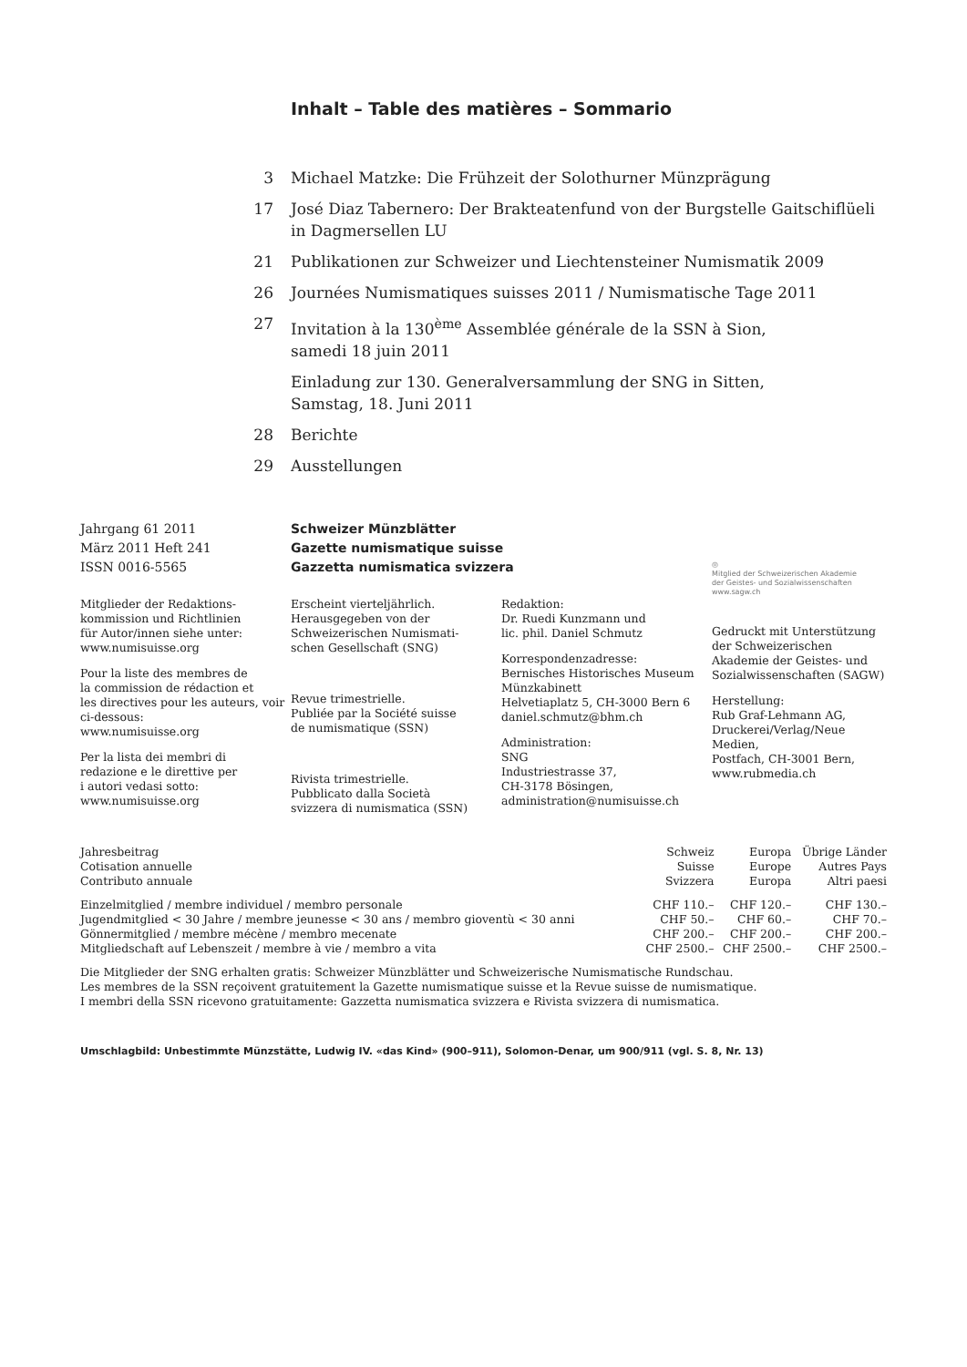Inhalt – Table des matières – Sommario
3 Michael Matzke: Die Frühzeit der Solothurner Münzprägung
17 José Diaz Tabernero: Der Brakteatenfund von der Burgstelle Gaitschiflüeli
in Dagmersellen LU
21 Publikationen zur Schweizer und Liechtensteiner Numismatik 2009
26 Journées Numismatiques suisses 2011 / Numismatische Tage 2011
27 Invitation à la 130<sup>ème</sup> Assemblée générale de la SSN à Sion,
samedi 18 juin 2011
Einladung zur 130. Generalversammlung der SNG in Sitten,
Samstag, 18. Juni 2011
28 Berichte
29 Ausstellungen
Jahrgang 61 2011
März 2011 Heft 241
ISSN 0016-5565
Schweizer Münzblätter
Gazette numismatique suisse
Gazzetta numismatica svizzera
Mitglieder der Redaktions-
kommission und Richtlinien
für Autor/innen siehe unter:
www.numisuisse.org
Pour la liste des membres de
la commission de rédaction et
les directives pour les auteurs, voir
ci-dessous:
www.numisuisse.org
Per la lista dei membri di
redazione e le direttive per
i autori vedasi sotto:
www.numisuisse.org
Erscheint vierteljährlich.
Herausgegeben von der
Schweizerischen Numismati-
schen Gesellschaft (SNG)
Revue trimestrielle.
Publiée par la Société suisse
de numismatique (SSN)
Rivista trimestrielle.
Pubblicato dalla Società
svizzera di numismatica (SSN)
Redaktion:
Dr. Ruedi Kunzmann und
lic. phil. Daniel Schmutz
Korrespondenzadresse:
Bernisches Historisches Museum
Münzkabinett
Helvetiaplatz 5, CH-3000 Bern 6
daniel.schmutz@bhm.ch
Administration:
SNG
Industriestrasse 37,
CH-3178 Bösingen,
administration@numisuisse.ch
◎
Mitglied der Schweizerischen Akademie
der Geistes- und Sozialwissenschaften
www.sagw.ch
Gedruckt mit Unterstützung
der Schweizerischen
Akademie der Geistes- und
Sozialwissenschaften (SAGW)
Herstellung:
Rub Graf-Lehmann AG,
Druckerei/Verlag/Neue Medien,
Postfach, CH-3001 Bern,
www.rubmedia.ch
| Jahresbeitrag Cotisation annuelle Contributo annuale | Schweiz Suisse Svizzera | Europa Europe Europa | Übrige Länder Autres Pays Altri paesi |
| --- | --- | --- | --- |
| Einzelmitglied / membre individuel / membro personale | CHF 110.– | CHF 120.– | CHF 130.– |
| Jugendmitglied < 30 Jahre / membre jeunesse < 30 ans / membro gioventù < 30 anni | CHF 50.– | CHF 60.– | CHF 70.– |
| Gönnermitglied / membre mécène / membro mecenate | CHF 200.– | CHF 200.– | CHF 200.– |
| Mitgliedschaft auf Lebenszeit / membre à vie / membro a vita | CHF 2500.– | CHF 2500.– | CHF 2500.– |
Die Mitglieder der SNG erhalten gratis: Schweizer Münzblätter und Schweizerische Numismatische Rundschau.
Les membres de la SSN reçoivent gratuitement la Gazette numismatique suisse et la Revue suisse de numismatique.
I membri della SSN ricevono gratuitamente: Gazzetta numismatica svizzera e Rivista svizzera di numismatica.
Umschlagbild: Unbestimmte Münzstätte, Ludwig IV. «das Kind» (900–911), Solomon-Denar, um 900/911 (vgl. S. 8, Nr. 13)